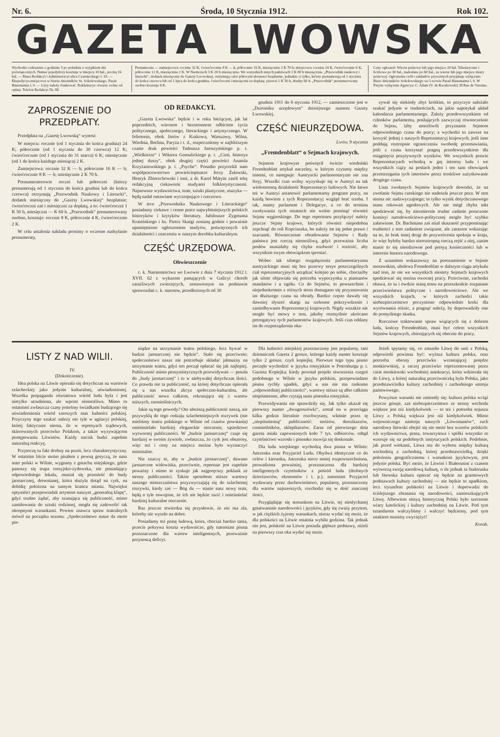Nr. 6. Środa, 10 Stycznia 1912. Rok 102.
GAZETA LWOWSKA
Wychodzi codziennie o godzinie 5 po południu z wyjątkiem dni poświątecznych. Numer pojedyńczy kosztuje w miejscu 10 hal., pocztą 16 hal. — Biura Redakcyi i Administracyi ulica Czarnieckiego l. 10. — Ekspedycya miejscowa w biurze dzienników St. Sokołowskiego, Pasaż Hausmanna l. 9. — Listy należy frankować. Reklamacye otwarte wolne od opłaty. Telefon Redakcyi Nr. 88.
Prenumerata — zamiejscowa: rocznie 32 K, ćwierćrocznie 8 K — h, półrocznie 16 K, miesięcznie 2 K 70 h; miejscowa: rocznie 24 K, ćwierćrocznie 6 K, półrocznie 12 K, miesięcznie 2 K. W Niemczech 3 K 20 h miesięcznie. We wszystkich innych państwach 3 K 80 h miesięcznie. „Przewodnik naukowy i literacki“, dodatek miesięczny do Gazety Lwowskiej, otrzymują całoi półroczni abonenci bezpłatnie, jednakże ci tylko, którzy prenumerują od 1 stycznia do końca czerwca lub od 1 lipca do końca grudnia, ćwierćroczni i miesięczni za dopłatą: pierwsi 1 K 50 h, drudzy 60 h. „Przewodnik“ prenumerowany osobno kosztuje 8 K.
Ceny ogłoszeń: Wiersz petitowy lub jego miejsce 20 hal. Tabelaryczne i liczbowe po 30 hal., nadesłane po 60 hal., za wiersz lub jego miejsce miary petitowej. Ogłoszenia osób i zakładów prywatnych przyjmuje wyłącznie: Biuro dzienników Sokołowskiego we Lwowie Pasaż Hausmanna l. 9. W Paryżu wyłącznie Agencya: C. Adam (V. de Raczkowski) 38 Rue de Varenne.
ZAPROSZENIE DO PRZEDPŁATY.
Przedpłata na „Gazetę Lwowską“ wynosi:
W miejscu: rocznie (od 1 stycznia do końca grudnia) 24 K; półrocznie (od 1 stycznia do 30 czerwca) 12 K; ćwierćrocznie (od 1 stycznia do 31 marca) 6 K; miesięcznie (od 1 do końca każdego miesiąca) 2 K.
Zamiejscowa: rocznie 32 K — h; półrocznie 16 K — h; ćwierćrocznie 8 K — h; miesięcznie 2 K 70 h.
Prenumeratorowie roczni lub półroczni (którzy prenumerują od 1 stycznia do końca grudnia lub do końca czerwca) otrzymają „Przewodnik Naukowy i Literacki“, dodatek miesięczny do „Gazety Lwowskiej“ bezpłatnie; ćwierćroczni zaś i miesięczni za dopłatą, a to: ćwierćroczni 1 K 50 h, miesięczni — K 60 h. „Przewodnik“ prenumerowany osobno, kosztuje: rocznie 8 K, półrocznie 4 K, ćwierćrocznie 2 K.
W celu ustalenia nakładu prosimy o wczesne nadsyłanie prenumeraty.
OD REDAKCYI.
„Gazeta Lwowska“ będzie i w roku bieżącym, jak lat poprzednich, wiernem i bezstronnem odbiciem życia politycznego, społecznego, literackiego i artystycznego. W felietonie, obok listów z Krakowa, Warszawy, Wilna, Wiednia, Berlina, Paryża i t. d., rozpoczniemy w najbliższym czasie druk powieści Tadeusza Jaroszyńskiego p. t. „Wielkierze“ i Wiktora Gomulickiego p. t. „Cień, historya jednej duszy“, obok drugiej części powieści Anatola Krzyżanowskiego p. t. „Psyche“. Ponadto przyrzekli nam współpracownictwo powieściopisarze Jerzy Żuławski, Henryk Zbierzchowski i inni, a dr. Karol Mátyás zasili tekę redakcyjną ciekawemi studyami folklorystycznemi. Najnowsze wydawnictwa, teatr, sztuki plastyczne, muzyka — będą nadal omawiane wyczerpująco i rzeczowo.
W tece „Przewodnika Naukowego i Literackiego“ posiadamy ciekawe i cenne prace najwybitniejszych polskich historyków i krytyków literatury. Jubileusze Zygmunta Krasińskiego i ks. Piotra Skargi zostaną godnie i poważnie upamiętnione ogłoszeniem studyów, poświęconych ich działalności i znaczeniu w naszym dorobku kulturalnym.
CZĘŚĆ URZĘDOWA.
Obwieszczenie
c. k. Namiestnictwa we Lwowie z dnia 7 stycznia 1912 l. XVII. 62 z wykazem panujących w Galicyi chorób zaraźliwych zwierzęcych, zestawionym na podstawie sprawozdań c. k. starostw, przedłożonych od 30
grudnia 1911 do 6 stycznia 1912, — zamieszczone jest w „Dzienniku urzędowym“ dzisiejszego numeru Gazety Lwowskiej.
CZĘŚĆ NIEURZĘDOWA.
Lwów, 9 stycznia
„Fremdenblatt“ o Sejmach krajowych.
Sejmom krajowym poświęcił świeżo wiedeński Fremdenblatt artykuł naczelny, w którym czytamy między innemi, co następuje: Austryacki parlamentaryzm nie zna feryj. Wszelki czas wolny wyzyskuje się w Austryi na tak wielostronną działalność Reprezentacyi ludowych. Nie łatwo też w Austryi ustanowić parlamentarny program pracy, na każdą bowiem z tych Reprezentacyj wzgląd brać trzeba. I tak, mamy parlament i Delegacye, a co do terminu zwoływania tych ostatnich nie wolno pominąć również Sejmu węgierskiego. Do tego repertoaru przyłączyć należy jeszcze Sejmy krajowe, których również niepodobna zepchnąć do roli Kopciuszka, bo należy im się pełne prawo i szacunek. Równoczesne obradowanie Sejmów i Rady państwa jest rzeczą niemożliwą, gdyż przeważna liczba posłów musiałaby się chyba rozdwoić i roztroić, aby wszystkim swym obowiązkom sprostać.
Wobec tak silnego rozgałęzienia parlamentaryzmu austryackiego musi się bez przerwy sesye poszczególnych ciał reprezentacyjnych urządzać kolejno po sobie, chociażby jak silnie objawiała się potrzeba wypoczynku u piastunów mandatów i u ogółu. Co do Sejmów, to powszechnie i niejednokrotnie z różnych stron domagano się przyznawania im dłuższego czasu na obrady. Bardzo często dawały się dawniej słyszeć skargi na rzekome pokrzywdzenie i zaniedbywanie Reprezentacyj krajowych. Nigdy wszakże nie mogło być mowy o tem, jakoby rozmyślnie ukrócano prerogatywy tych parlamentów krajowych. Jeśli czas oddany im do rozporządzenia oka-
zywał się niekiedy zbyt krótkim, to przyczyn należało szukać jedynie w trudnościach, na jakie napotykał układ kalendarza parlamentarnego. Zależy przedewszystkiem od członków parlamentu, posłujących zazwyczaj równocześnie do Sejmu, iżby umożliwili przyznanie Sejmom odpowiedniego czasu do pracy; a wychodzi to zawsze na korzyść jednej z naszych Reprezentacyj krajowych, jeśli inne poddają roztropnie ograniczeniu swobodę przemawiania, jeśli z czasu korzystać pragną przedewszystkiem dla osiągnięcia pozytywnych wyników. We wszystkich prawie Reprezentacyach wchodzą w grę interesy ludu i we wszystkich ciąży na posłach jeden i ten sam obowiązek przestrzegania tych interesów przez troskliwe zużytkowanie drogiego czasu.
Lista zwołanych Sejmów krajowych dowodzi, że na zwołanie Sejmu czeskiego nie nadeszła jeszcze pora. W tem niema nic nadzwyczajnego; to tylko wynik dotychczasowego stanu rokowań ugodowych. Ale nie mógł chyba nikt spodziewać się, by niezmiernie trudne zadanie poruczone komisyi narodowościowo-politycznej mogło być szybko załatwione. Dr. Bachmann zaś miał słuszność przypominając trudności z tem zadaniem związane, ale zarazem wskazując na to, że brak innej drogi do przywrócenia spokoju w kraju, że więc byłoby bardzo nieroztropną rzeczą zejść z niej, zanim stanie to się nieodzowne pod presyą konieczności lub w interesie honoru narodowego.
Z uznaniem wskazawszy na porozumienie w Sejmie morawskim, ubolewa Fremdenblatt w dalszym ciągu artykułu nad tem, że nie we wszystkich niestety Sejmach krajowych spodziewać się można owocnej pracy. Przeciwnie, zachodzi obawa, że tu i ówdzie staną temu na przeszkodzie rozpasane przeciwieństwa polityczne i narodowościowe. Ale we wszystkich krajach, w których zachodzi takie niebezpieczeństwo poczyniono odpowiednie kroki dla wyrównania różnic, a pragnąć należy, by doprowadziły one do pomyślnego skutku.
Rzeczowe traktowanie spraw wiążących się z dobrem ludu, kończy Fremdenblatt, musi być celem wszystkich Sejmów krajowych, zbierających się obecnie do pracy.
LISTY Z NAD WILII.
IV.
(Dokończenie).
Idea polska na Litwie opierała się dotychczas na warstwie szlacheckiej jako jedynie kulturalnej, uświadomionej. Wszelka propaganda oświatowa wśród ludu była i jest nietylko utrudniona, ale wprost niemożliwa. Mimo to ostatnimi zwłaszcza czasy jesteśmy świadkami budzącego się uświadomienia wśród szerszych mas ludności polskiej. Przyczyny tego szukać należy nie tyle w agitacyi polskiej, której faktycznie niema, ile w represyach rządowych, skierowanych przeciwko Polakom, a także wyzywającem postępowaniu Litwinów. Każdy nacisk budzi zupełnie naturalną reakcyę.
Przytoczę tu fakt drobny na pozór, lecz charakterystyczny. W ostatnim liście moim pisałem z pewną goryczą, że nasz teatr polski w Wilnie, wygnany z gmachu miejskiego, gdzie panoszy się trupa rossyjsko-żydowska, nie posiadający odpowiedniego lokalu, musiał się przenieść do budy jarmarcznej, drewnianej, która służyła dotąd na cyrk, na dobitkę położona na samym krańcu miasta. Najwięksi optymiści przepowiadali artystom naszym „generalną klapę“, gdyż trudno żądać, aby szanująca się publiczność, mimo zamiłowania do sztuki rodzimej, mogła się zadowolić tak okropnymi warunkami. Pewien znawca spraw teatralnych mówił na początku sezonu: „Społeczeństwo nasze da może pie-
niądze na utrzymanie teatru polskiego, lecz bywać w budzie jarmarcznej nie będzie“. Stało się przeciwnie; społeczeństwo nasze nie potrzebuje składać jałmużny na utrzymanie teatru, gdyż ten począł opłacać się jak najlepiej. Publiczność mimo pessymistycznych przewidywań — poszła do „budy jarmarcznej“ i to w niebywałej dotychczas ilości. Co prawda nie ta publiczność, na której dotychczas opierała się u nas wszelka akcya społeczno-kulturalna, ale publiczność nowa całkiem, rekrutująca się z warstw niższych, rzemieślniczych.
Jakie są tego powody? Oto uboższą publiczność naszą, nie przywykłą do tego rodzaju szlachetniejszych rozrywek (nie mieliśmy teatru polskiego w Wilnie od czasów powstania) onieśmielało bardziej eleganckie otoczenie, sąsiedztwo wytwornej publiczności. W „budzie jarmarcznej“ czuje się bardziej w swoim żywiole, zwłaszcza, że cyrk jest obszerny, więc też i ceny na miejsca można było wyznaczyć minimalne.
Nie znaczy to, aby w „budzie jarmarcznej“, dawano jarmarczne widowiska, przeciwnie, repertuar jest zupełnie poważny i mimo to zyskuje jak najgoręcszy poklask ze strony publiczności. Takim sposobem niższe warstwy naszego mieszczaństwa przyzwyczajają się do szlachetnej rozrywki, kiedy zaś — Bóg da — stanie nasz nowy teatr, będą o tyle oswojone, że ich nie będzie razić i onieśmielać bardziej kulturalne otoczenie.
Raz jeszcze stwierdza się przysłowie, że nie ma zła, któreby nie wyszło na dobre.
Posiadamy też prasę ludową, która, chociaż bardzo tania, przecie pokrywa koszta wydawnicze, gdy natomiast pisma przeznaczone dla warstw inteligentnych, przeważnie przynoszą deficyt.
Dla ludności miejskiej przeznaczony jest popularny, tani dzienniczek Gazeta 2 grosze, którego każdy numer kosztuje tylko 2 grosze, czyli kopiejkę. Pierwsze tego typu pismo poczęło wychodzić w języku rossyjskim w Petersburgu p. t. Gazieta Kopiejka; kiedy powstał projekt stworzenia czegoś podobnego w Wilnie w języku polskim, przepowiadano pismu rychły upadek, gdyż u nas nie ma rzekomo „odpowiedniej publiczności“, warstwy niższe są albo całkiem niepiśmienne, albo czytają tanie pisemka rossyjskie.
Przewidywania nie sprawdziły się. Jak tylko ukazał się pierwszy numer „dwugroszówki“, został on w przeciągu kilku godzin literalnie rozchwytany, właśnie przez tę „niepiśmienną“ publiczność: stróżów, dorożkarzów, rzemieślników, sklepikarzów. Zaraz od pierwszego dnia gazeta miała zapewnionych koło 7 tys. odbiorców, odtąd czytelnictwo wzrosło i pisemko rozwija się doskonale.
Dla ludu wiejskiego wychodzą dwa pisma w Wilnie: Jutrzenka oraz Przyjaciel Ludu. Obydwa identyczne co do celów i kierunku, Jutrzenka nieco mniej rozpowszechniona, prowadzona poważniej, przeznaczona dla bardziej inteligentnych czytelników z pośród ludu (drobnych dzierżawców, ekonomów i t. p.), natomiast Przyjaciel wydawany przez duchowieństwo, popularny, przeznaczony dla warstw najszerszych, rozchodzi się w dość znacznej ilości.
Przyglądając się stosunkom na Litwie, tej niesłychanej gmatwaninie narodowości i języków, gdy się zważy przytem, w jak ciężkich żyjemy warunkach, nieraz wydać się może, że dla polskości na Litwie ostatnia wybiła godzina. Tak jednak nie jest, polskość na Litwie posiada głębsze podstawy, niżeli na pierwszy rzut oka wydać się może.
Jeżeli spytamy się, co zmusiło Litwę do unii z Polską, odpowiedź powinna być: wyższa kultura polska, oraz potrzeba obrony przeciwko wzrastającej potędze moskiewskiej, a raczej przeciwko reprezentowanej przez carat moskiewski wschodniej autokracyi, która wdzierała się do Litwy, a której naturalną przeciwniczką była Polska, jako przedstawicielka kultury zachodniej i zachodniego ustroju państwowego.
Powyższe warunki nie zmieniły się: kultura polska wciąż jeszcze góruje, zaś niebezpieczeństwo ze strony wschodu większe jest niż kiedykolwiek — to też i potrzeba sojuszu Litwy z Polską większa jest niż kiedykolwiek. Mimo wojowniczego nastroju naszych „Litwomanów“, ruch narodowy litewski obejść się nie może bez wzorów polskich: ich wydawnictwa, prasa, towarzystwa i spółki wszystko to wzoruje się na podobnych instytucyach polskich. Podobnie, jak przed wiekami, Litwa ma do wyboru między kulturą wschodnią a zachodnią, której przedstawicielką, dzięki położeniu geograficznemu i warunkom językowym, jest jedynie polska. Być może, że Litwini i Białorusini z czasem wytworzą swoją narodową kulturę, o ile jednak ta białoruska lub litewska kultura opierać się będzie na granitowych podstawach kultury zachodniej — nie będzie to upadkiem, lecz tryumfem polskości na Litwie i doprowadzi do ściślejszego zbratania się narodowości, zamieszkujących Litwę. Albowiem misyą historyczną Polski było szerzenie wiary katolickiej i kultury zachodniej na Litwie. Pod tym sztandarem walczyliśmy i walczyć będziemy, pod tym znakiem musimy zwyciężyć!
Korab.